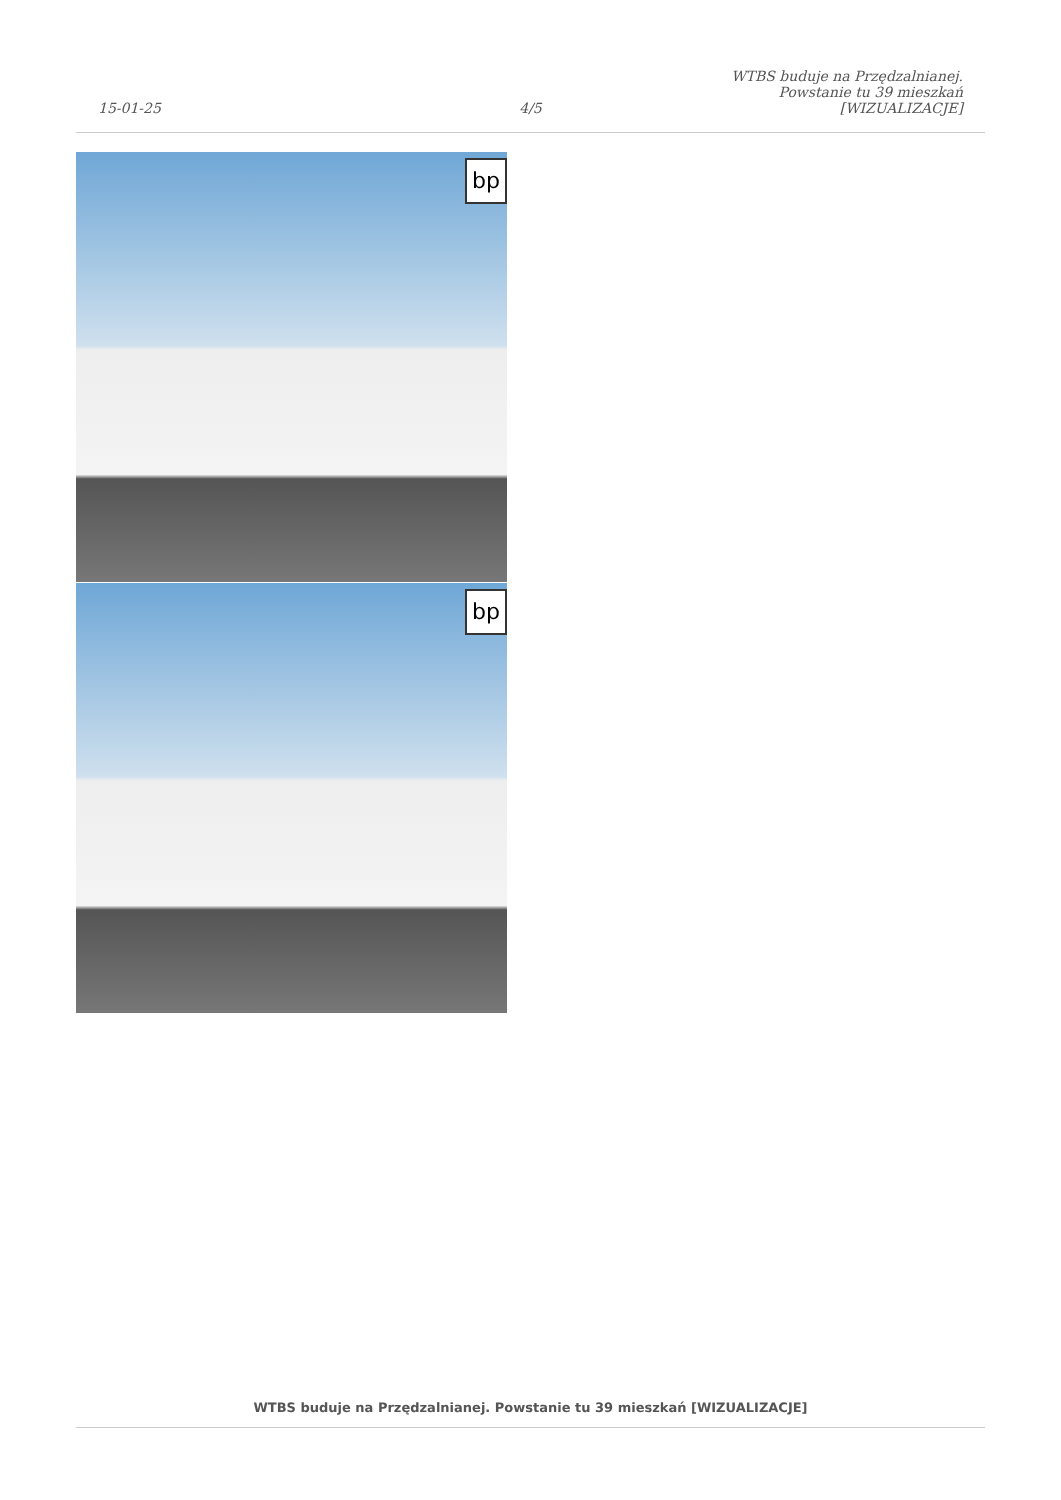15-01-25
4/5
WTBS buduje na Przędzalnianej. Powstanie tu 39 mieszkań [WIZUALIZACJE]
bp
bp
WTBS buduje na Przędzalnianej. Powstanie tu 39 mieszkań [WIZUALIZACJE]